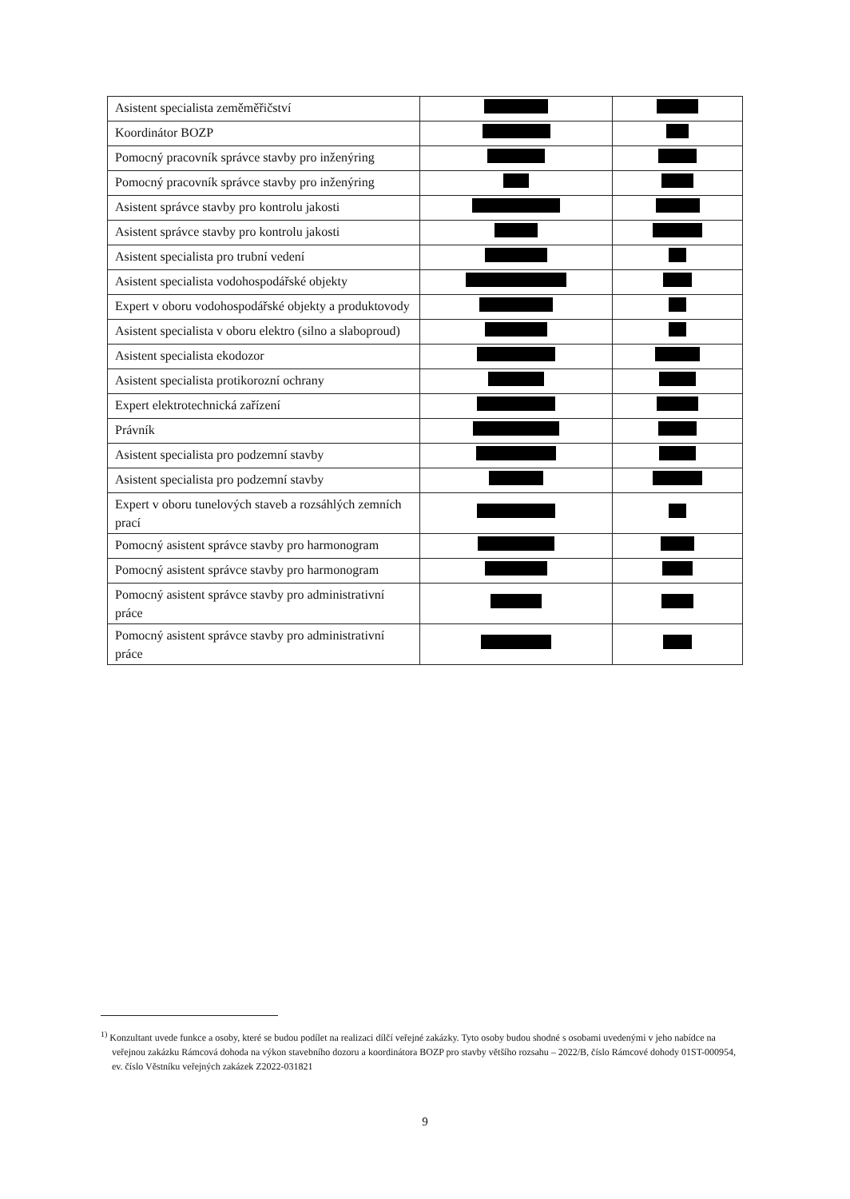| Asistent specialista zeměměřičství | | |
| Koordinátor BOZP | | |
| Pomocný pracovník správce stavby pro inženýring | | |
| Pomocný pracovník správce stavby pro inženýring | | |
| Asistent správce stavby pro kontrolu jakosti | | |
| Asistent správce stavby pro kontrolu jakosti | | |
| Asistent specialista pro trubní vedení | | |
| Asistent specialista vodohospodářské objekty | | |
| Expert v oboru vodohospodářské objekty a produktovody | | |
| Asistent specialista v oboru elektro (silno a slaboproud) | | |
| Asistent specialista ekodozor | | |
| Asistent specialista protikorozní ochrany | | |
| Expert elektrotechnická zařízení | | |
| Právník | | |
| Asistent specialista pro podzemní stavby | | |
| Asistent specialista pro podzemní stavby | | |
| Expert v oboru tunelových staveb a rozsáhlých zemních prací | | |
| Pomocný asistent správce stavby pro harmonogram | | |
| Pomocný asistent správce stavby pro harmonogram | | |
| Pomocný asistent správce stavby pro administrativní práce | | |
| Pomocný asistent správce stavby pro administrativní práce | | |
<sup>1)</sup> Konzultant uvede funkce a osoby, které se budou podílet na realizaci dílčí veřejné zakázky. Tyto osoby budou shodné s osobami uvedenými v jeho nabídce na veřejnou zakázku Rámcová dohoda na výkon stavebního dozoru a koordinátora BOZP pro stavby většího rozsahu – 2022/B, číslo Rámcové dohody 01ST-000954, ev. číslo Věstníku veřejných zakázek Z2022-031821
9